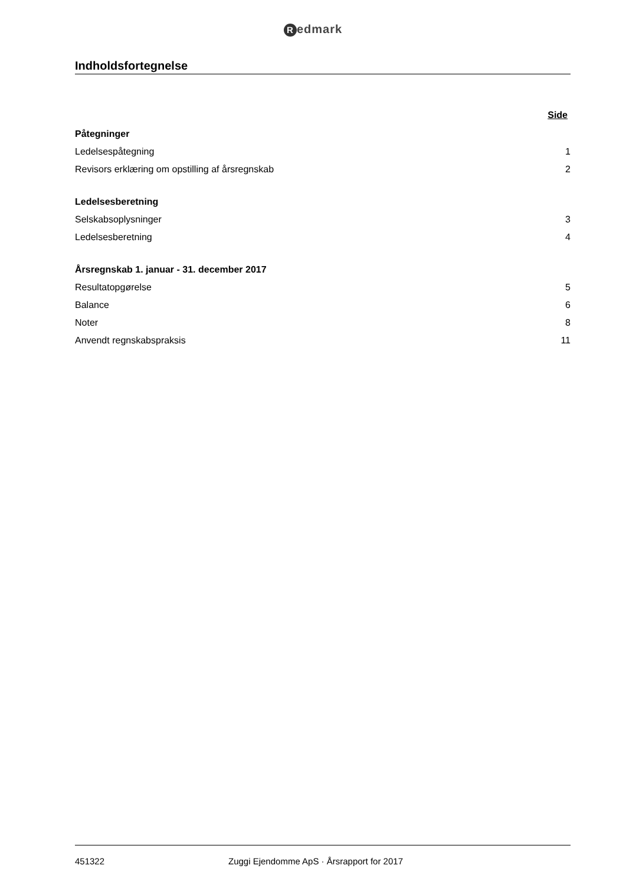Redmark
Indholdsfortegnelse
Side
Påtegninger
Ledelsespåtegning 1
Revisors erklæring om opstilling af årsregnskab 2
Ledelsesberetning
Selskabsoplysninger 3
Ledelsesberetning 4
Årsregnskab 1. januar - 31. december 2017
Resultatopgørelse 5
Balance 6
Noter 8
Anvendt regnskabspraksis 11
451322 Zuggi Ejendomme ApS · Årsrapport for 2017